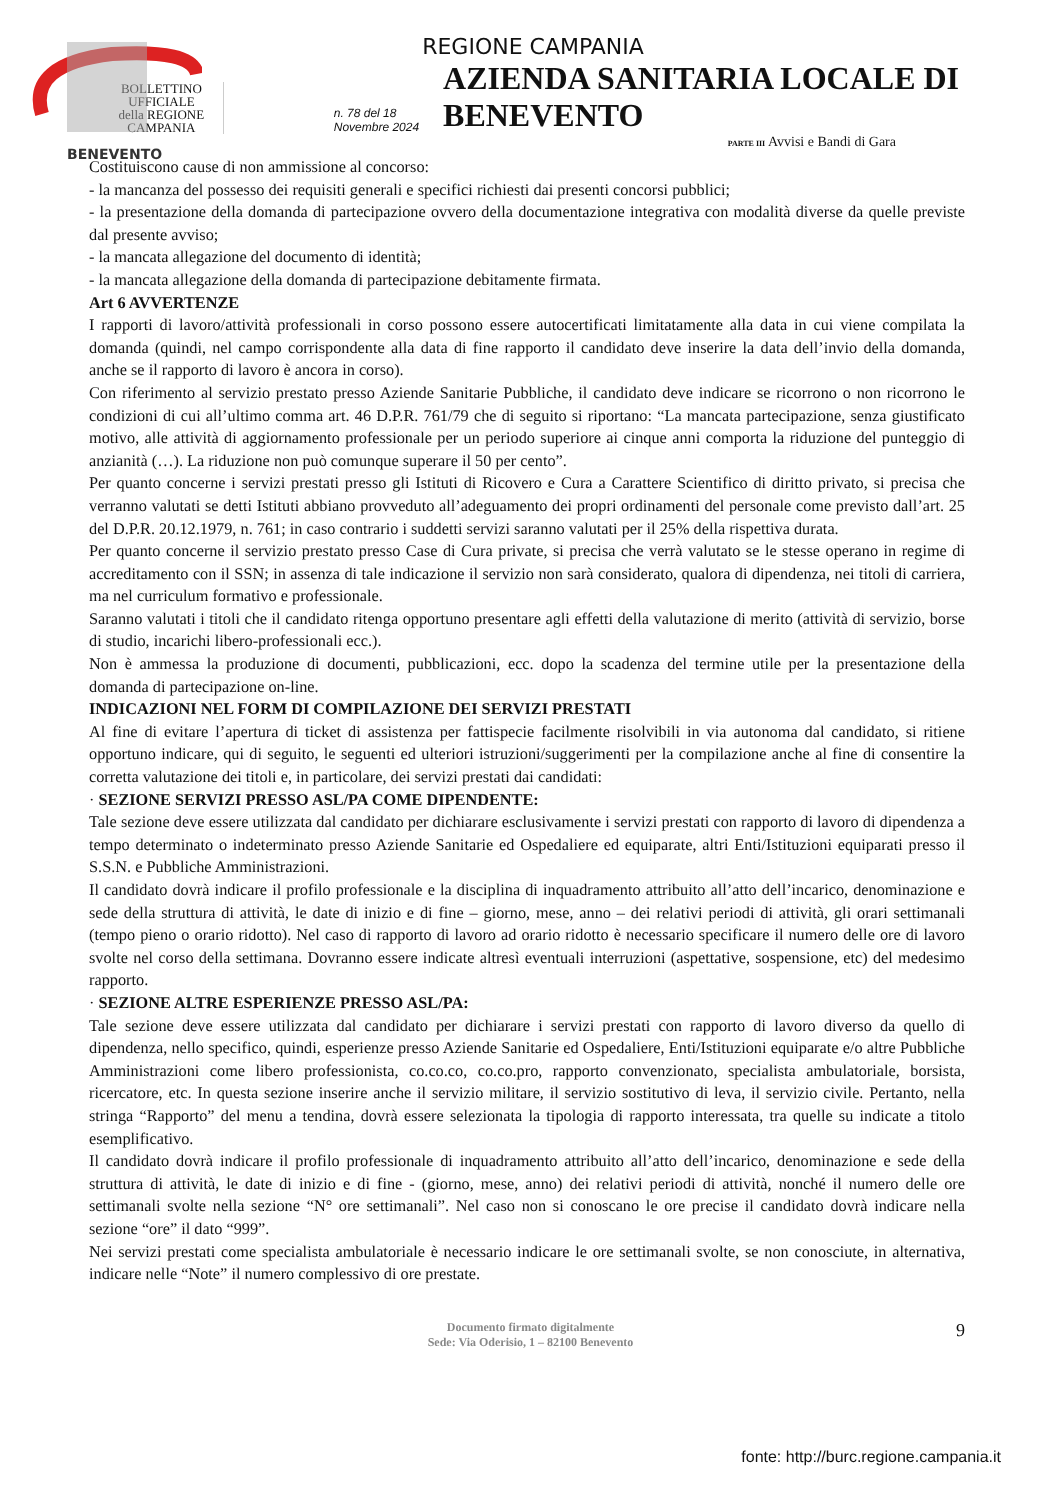BENEVENTO
REGIONE CAMPANIA
BOLLETTINO UFFICIALE
della REGIONE CAMPANIA
n. 78 del 18 Novembre 2024 AZIENDA SANITARIA LOCALE DI BENEVENTO
PARTE III Avvisi e Bandi di Gara
Costituiscono cause di non ammissione al concorso:
- la mancanza del possesso dei requisiti generali e specifici richiesti dai presenti concorsi pubblici;
- la presentazione della domanda di partecipazione ovvero della documentazione integrativa con modalità diverse da quelle previste dal presente avviso;
- la mancata allegazione del documento di identità;
- la mancata allegazione della domanda di partecipazione debitamente firmata.
Art 6 AVVERTENZE
I rapporti di lavoro/attività professionali in corso possono essere autocertificati limitatamente alla data in cui viene compilata la domanda (quindi, nel campo corrispondente alla data di fine rapporto il candidato deve inserire la data dell’invio della domanda, anche se il rapporto di lavoro è ancora in corso).
Con riferimento al servizio prestato presso Aziende Sanitarie Pubbliche, il candidato deve indicare se ricorrono o non ricorrono le condizioni di cui all’ultimo comma art. 46 D.P.R. 761/79 che di seguito si riportano: “La mancata partecipazione, senza giustificato motivo, alle attività di aggiornamento professionale per un periodo superiore ai cinque anni comporta la riduzione del punteggio di anzianità (…). La riduzione non può comunque superare il 50 per cento”.
Per quanto concerne i servizi prestati presso gli Istituti di Ricovero e Cura a Carattere Scientifico di diritto privato, si precisa che verranno valutati se detti Istituti abbiano provveduto all’adeguamento dei propri ordinamenti del personale come previsto dall’art. 25 del D.P.R. 20.12.1979, n. 761; in caso contrario i suddetti servizi saranno valutati per il 25% della rispettiva durata.
Per quanto concerne il servizio prestato presso Case di Cura private, si precisa che verrà valutato se le stesse operano in regime di accreditamento con il SSN; in assenza di tale indicazione il servizio non sarà considerato, qualora di dipendenza, nei titoli di carriera, ma nel curriculum formativo e professionale.
Saranno valutati i titoli che il candidato ritenga opportuno presentare agli effetti della valutazione di merito (attività di servizio, borse di studio, incarichi libero-professionali ecc.).
Non è ammessa la produzione di documenti, pubblicazioni, ecc. dopo la scadenza del termine utile per la presentazione della domanda di partecipazione on-line.
INDICAZIONI NEL FORM DI COMPILAZIONE DEI SERVIZI PRESTATI
Al fine di evitare l’apertura di ticket di assistenza per fattispecie facilmente risolvibili in via autonoma dal candidato, si ritiene opportuno indicare, qui di seguito, le seguenti ed ulteriori istruzioni/suggerimenti per la compilazione anche al fine di consentire la corretta valutazione dei titoli e, in particolare, dei servizi prestati dai candidati:
· SEZIONE SERVIZI PRESSO ASL/PA COME DIPENDENTE:
Tale sezione deve essere utilizzata dal candidato per dichiarare esclusivamente i servizi prestati con rapporto di lavoro di dipendenza a tempo determinato o indeterminato presso Aziende Sanitarie ed Ospedaliere ed equiparate, altri Enti/Istituzioni equiparati presso il S.S.N. e Pubbliche Amministrazioni.
Il candidato dovrà indicare il profilo professionale e la disciplina di inquadramento attribuito all’atto dell’incarico, denominazione e sede della struttura di attività, le date di inizio e di fine – giorno, mese, anno – dei relativi periodi di attività, gli orari settimanali (tempo pieno o orario ridotto). Nel caso di rapporto di lavoro ad orario ridotto è necessario specificare il numero delle ore di lavoro svolte nel corso della settimana. Dovranno essere indicate altresì eventuali interruzioni (aspettative, sospensione, etc) del medesimo rapporto.
· SEZIONE ALTRE ESPERIENZE PRESSO ASL/PA:
Tale sezione deve essere utilizzata dal candidato per dichiarare i servizi prestati con rapporto di lavoro diverso da quello di dipendenza, nello specifico, quindi, esperienze presso Aziende Sanitarie ed Ospedaliere, Enti/Istituzioni equiparate e/o altre Pubbliche Amministrazioni come libero professionista, co.co.co, co.co.pro, rapporto convenzionato, specialista ambulatoriale, borsista, ricercatore, etc. In questa sezione inserire anche il servizio militare, il servizio sostitutivo di leva, il servizio civile. Pertanto, nella stringa “Rapporto” del menu a tendina, dovrà essere selezionata la tipologia di rapporto interessata, tra quelle su indicate a titolo esemplificativo.
Il candidato dovrà indicare il profilo professionale di inquadramento attribuito all’atto dell’incarico, denominazione e sede della struttura di attività, le date di inizio e di fine - (giorno, mese, anno) dei relativi periodi di attività, nonché il numero delle ore settimanali svolte nella sezione “N° ore settimanali”. Nel caso non si conoscano le ore precise il candidato dovrà indicare nella sezione “ore” il dato “999”.
Nei servizi prestati come specialista ambulatoriale è necessario indicare le ore settimanali svolte, se non conosciute, in alternativa, indicare nelle “Note” il numero complessivo di ore prestate.
Documento firmato digitalmente
Sede: Via Oderisio, 1 – 82100 Benevento
9
fonte: http://burc.regione.campania.it